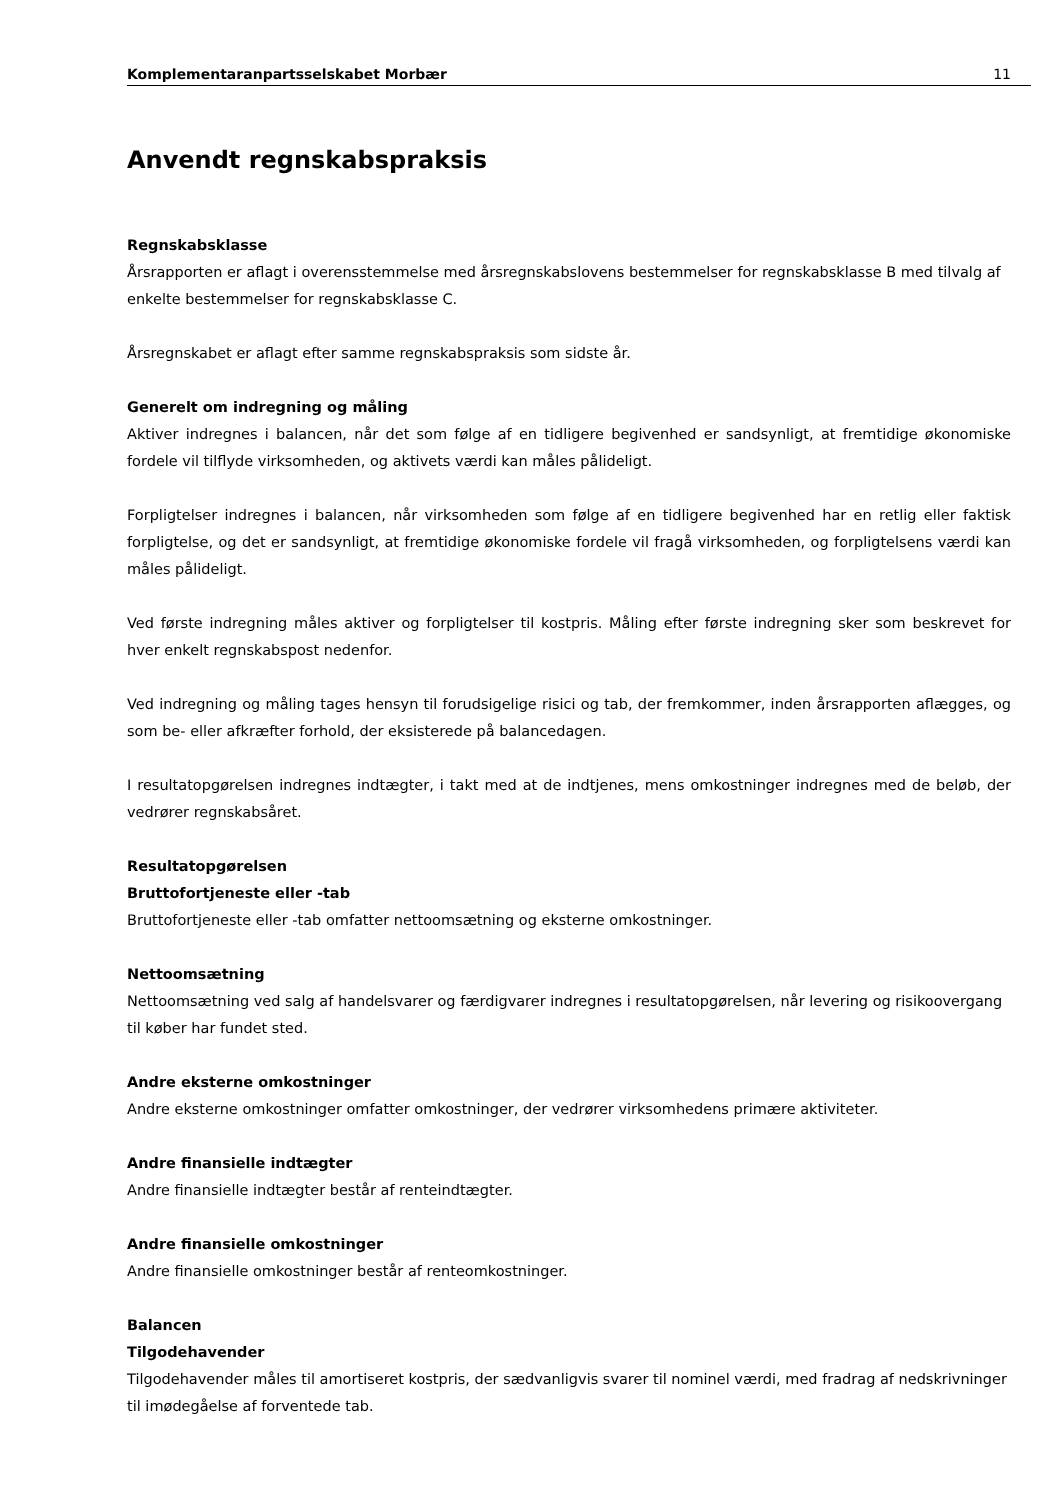Komplementaranpartsselskabet Morbær 11
Anvendt regnskabspraksis
Regnskabsklasse
Årsrapporten er aflagt i overensstemmelse med årsregnskabslovens bestemmelser for regnskabsklasse B med tilvalg af enkelte bestemmelser for regnskabsklasse C.
Årsregnskabet er aflagt efter samme regnskabspraksis som sidste år.
Generelt om indregning og måling
Aktiver indregnes i balancen, når det som følge af en tidligere begivenhed er sandsynligt, at fremtidige økonomiske fordele vil tilflyde virksomheden, og aktivets værdi kan måles pålideligt.
Forpligtelser indregnes i balancen, når virksomheden som følge af en tidligere begivenhed har en retlig eller faktisk forpligtelse, og det er sandsynligt, at fremtidige økonomiske fordele vil fragå virksomheden, og forpligtelsens værdi kan måles pålideligt.
Ved første indregning måles aktiver og forpligtelser til kostpris. Måling efter første indregning sker som beskrevet for hver enkelt regnskabspost nedenfor.
Ved indregning og måling tages hensyn til forudsigelige risici og tab, der fremkommer, inden årsrapporten aflægges, og som be- eller afkræfter forhold, der eksisterede på balancedagen.
I resultatopgørelsen indregnes indtægter, i takt med at de indtjenes, mens omkostninger indregnes med de beløb, der vedrører regnskabsåret.
Resultatopgørelsen
Bruttofortjeneste eller -tab
Bruttofortjeneste eller -tab omfatter nettoomsætning og eksterne omkostninger.
Nettoomsætning
Nettoomsætning ved salg af handelsvarer og færdigvarer indregnes i resultatopgørelsen, når levering og risikoovergang til køber har fundet sted.
Andre eksterne omkostninger
Andre eksterne omkostninger omfatter omkostninger, der vedrører virksomhedens primære aktiviteter.
Andre finansielle indtægter
Andre finansielle indtægter består af renteindtægter.
Andre finansielle omkostninger
Andre finansielle omkostninger består af renteomkostninger.
Balancen
Tilgodehavender
Tilgodehavender måles til amortiseret kostpris, der sædvanligvis svarer til nominel værdi, med fradrag af nedskrivninger til imødegåelse af forventede tab.